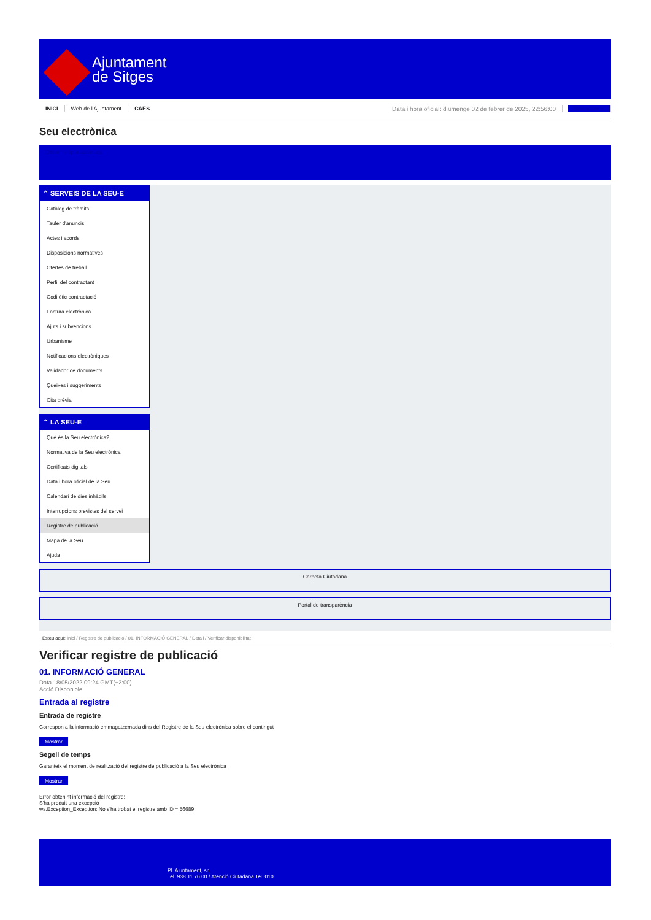Ajuntament
de Sitges
INICI Web de l'Ajuntament CAES Data i hora oficial: diumenge 02 de febrer de 2025, 22:56:00 Seleccioneu
Seu electrònica
Obtenir còpia autèntica
⌃ SERVEIS DE LA SEU-E
Catàleg de tràmits
Tauler d'anuncis
Actes i acords
Disposicions normatives
Ofertes de treball
Perfil del contractant
Codi ètic contractació
Factura electrònica
Ajuts i subvencions
Urbanisme
Notificacions electròniques
Validador de documents
Queixes i suggeriments
Cita prèvia
⌃ LA SEU-E
Què és la Seu electrònica?
Normativa de la Seu electrònica
Certificats digitals
Data i hora oficial de la Seu
Calendari de dies inhàbils
Interrupcions previstes del servei
Registre de publicació
Mapa de la Seu
Ajuda
Carpeta Ciutadana
Portal de transparència
Esteu aquí: Inici / Registre de publicació / 01. INFORMACIÓ GENERAL / Detall / Verificar disponibilitat
Verificar registre de publicació
01. INFORMACIÓ GENERAL
Data 18/05/2022 09:24 GMT(+2:00)
Acció Disponible
Entrada al registre
Entrada de registre
Correspon a la informació emmagatzemada dins del Registre de la Seu electrònica sobre el contingut
Mostrar
Segell de temps
Garanteix el moment de realització del registre de publicació a la Seu electrònica
Mostrar
Error obtenint informació del registre:
S'ha produit una excepció
ws.Exception_Exception: No s'ha trobat el registre amb ID = 56689
Pl. Ajuntament, sn.
Tel. 938 11 76 00 / Atenció Ciutadana Tel. 010